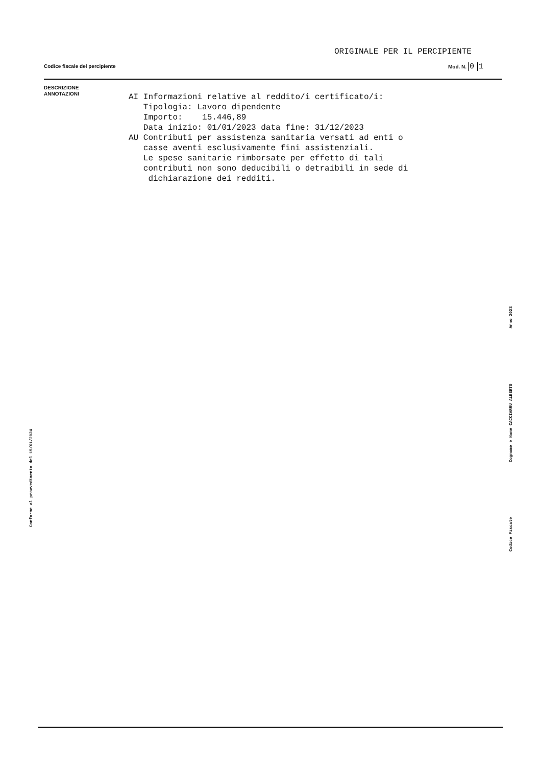ORIGINALE PER IL PERCIPIENTE
Codice fiscale del percipiente Mod. N. 0 1
DESCRIZIONE
ANNOTAZIONI
AI Informazioni relative al reddito/i certificato/i: Tipologia: Lavoro dipendente Importo: 15.446,89 Data inizio: 01/01/2023 data fine: 31/12/2023 AU Contributi per assistenza sanitaria versati ad enti o casse aventi esclusivamente fini assistenziali. Le spese sanitarie rimborsate per effetto di tali contributi non sono deducibili o detraibili in sede di dichiarazione dei redditi.
Conforme al provvedimento del 15/01/2024
Codice Fiscale Cognome e Nome CACCIARRU ALBERTO Anno 2023